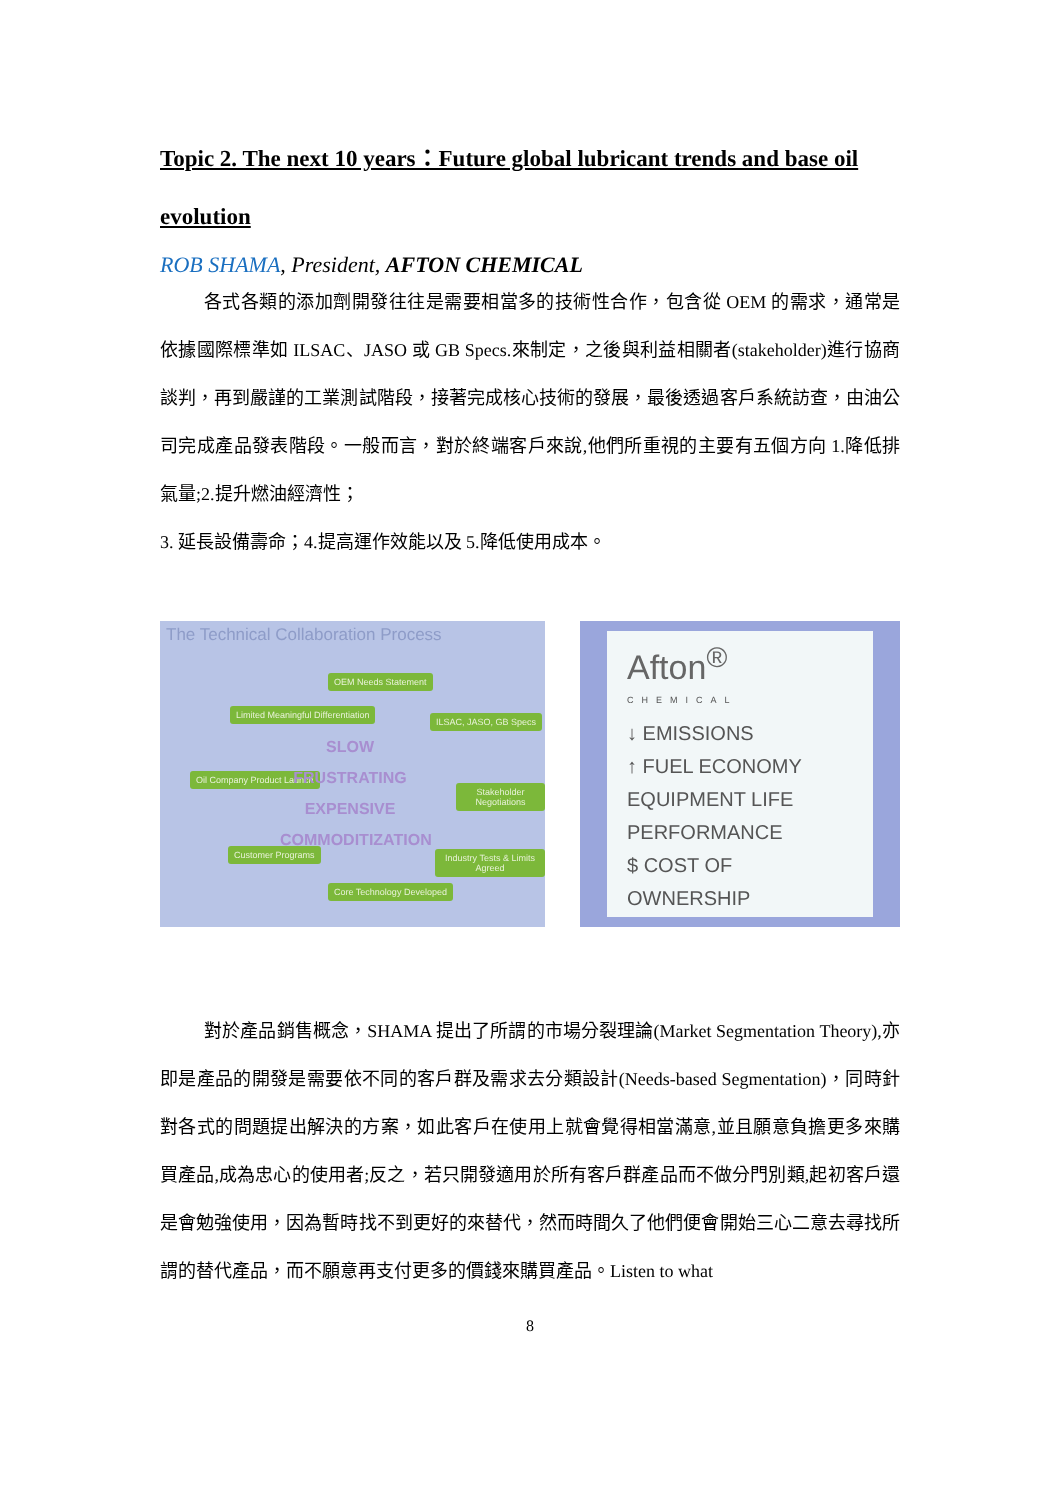Topic 2. The next 10 years：Future global lubricant trends and base oil evolution
ROB SHAMA, President, AFTON CHEMICAL
各式各類的添加劑開發往往是需要相當多的技術性合作，包含從 OEM 的需求，通常是依據國際標準如 ILSAC、JASO 或 GB Specs.來制定，之後與利益相關者(stakeholder)進行協商談判，再到嚴謹的工業測試階段，接著完成核心技術的發展，最後透過客戶系統訪查，由油公司完成產品發表階段。一般而言，對於終端客戶來說,他們所重視的主要有五個方向 1.降低排氣量;2.提升燃油經濟性；
3. 延長設備壽命；4.提高運作效能以及 5.降低使用成本。
The Technical Collaboration Process
OEM Needs Statement
ILSAC, JASO, GB Specs
Stakeholder Negotiations
Industry Tests & Limits Agreed
Core Technology Developed
Customer Programs
Oil Company Product Launch
Limited Meaningful Differentiation
SLOW
FRUSTRATING
EXPENSIVE
COMMODITIZATION
Afton<sup>®</sup>
CHEMICAL
↓ EMISSIONS
↑ FUEL ECONOMY
EQUIPMENT LIFE
PERFORMANCE
$ COST OF OWNERSHIP
對於產品銷售概念，SHAMA 提出了所謂的市場分裂理論(Market Segmentation Theory),亦即是產品的開發是需要依不同的客戶群及需求去分類設計(Needs-based Segmentation)，同時針對各式的問題提出解決的方案，如此客戶在使用上就會覺得相當滿意,並且願意負擔更多來購買產品,成為忠心的使用者;反之，若只開發適用於所有客戶群產品而不做分門別類,起初客戶還是會勉強使用，因為暫時找不到更好的來替代，然而時間久了他們便會開始三心二意去尋找所謂的替代產品，而不願意再支付更多的價錢來購買產品。Listen to what
8